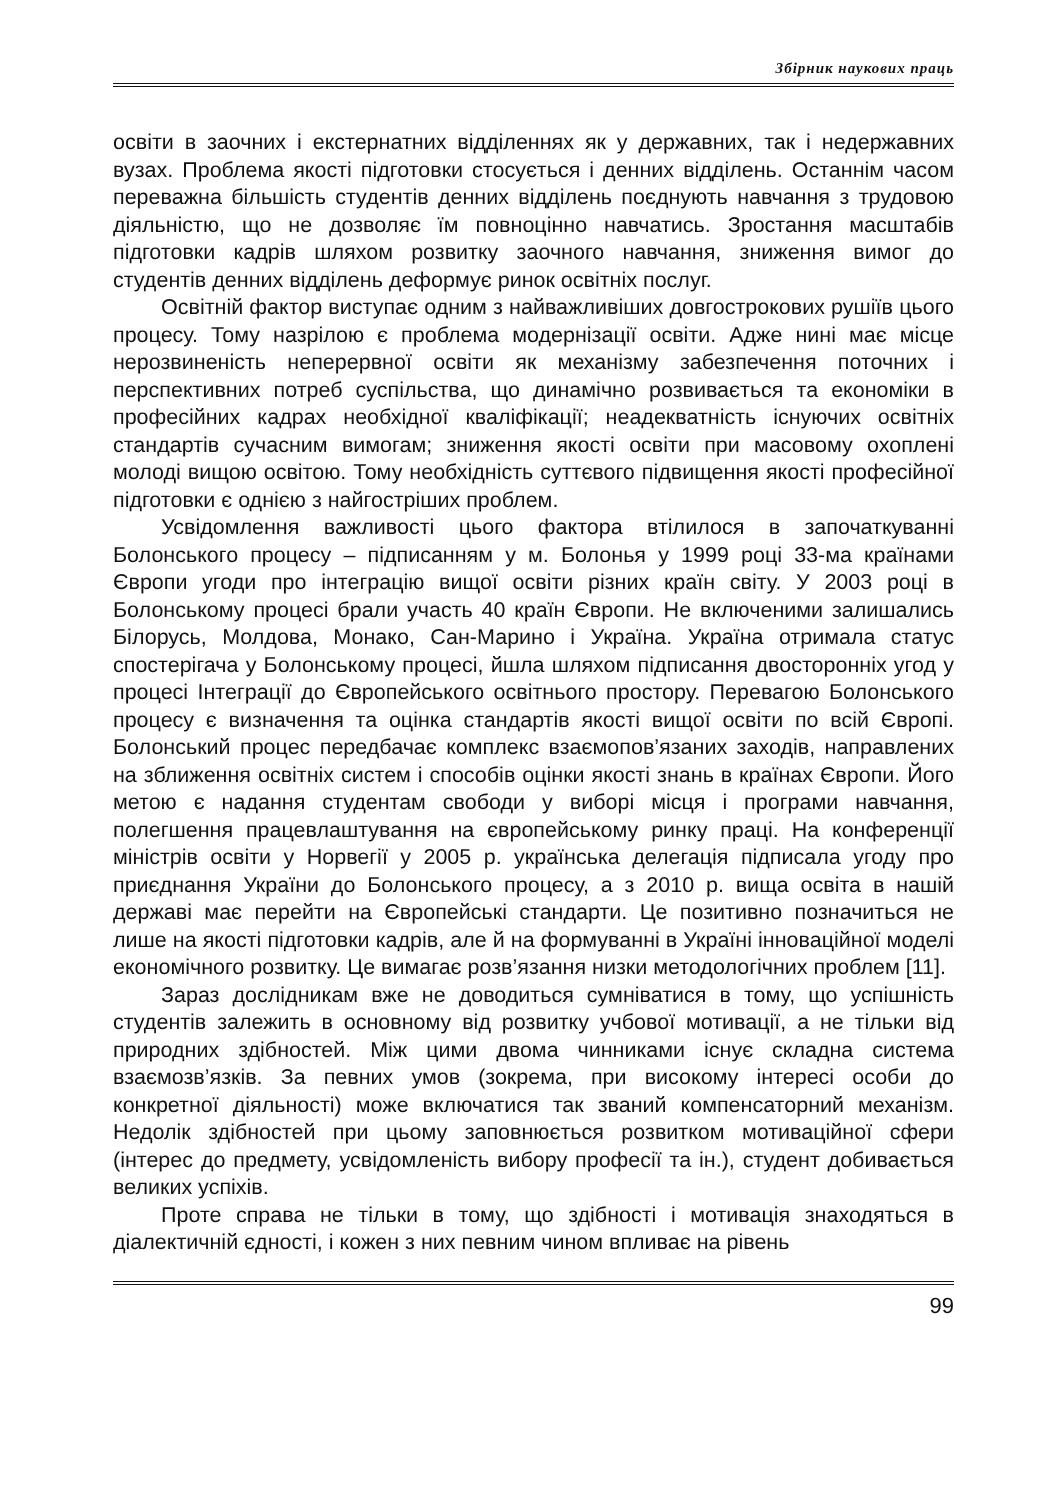Збірник наукових праць
освіти в заочних і екстернатних відділеннях як у державних, так і недержавних вузах. Проблема якості підготовки стосується і денних відділень. Останнім часом переважна більшість студентів денних відділень поєднують навчання з трудовою діяльністю, що не дозволяє їм повноцінно навчатись. Зростання масштабів підготовки кадрів шляхом розвитку заочного навчання, зниження вимог до студентів денних відділень деформує ринок освітніх послуг.
Освітній фактор виступає одним з найважливіших довгострокових рушіїв цього процесу. Тому назрілою є проблема модернізації освіти. Адже нині має місце нерозвиненість неперервної освіти як механізму забезпечення поточних і перспективних потреб суспільства, що динамічно розвивається та економіки в професійних кадрах необхідної кваліфікації; неадекватність існуючих освітніх стандартів сучасним вимогам; зниження якості освіти при масовому охоплені молоді вищою освітою. Тому необхідність суттєвого підвищення якості професійної підготовки є однією з найгостріших проблем.
Усвідомлення важливості цього фактора втілилося в започаткуванні Болонського процесу – підписанням у м. Болонья у 1999 році 33-ма країнами Європи угоди про інтеграцію вищої освіти різних країн світу. У 2003 році в Болонському процесі брали участь 40 країн Європи. Не включеними залишались Білорусь, Молдова, Монако, Сан-Марино і Україна. Україна отримала статус спостерігача у Болонському процесі, йшла шляхом підписання двосторонніх угод у процесі Інтеграції до Європейського освітнього простору. Перевагою Болонського процесу є визначення та оцінка стандартів якості вищої освіти по всій Європі. Болонський процес передбачає комплекс взаємопов’язаних заходів, направлених на зближення освітніх систем і способів оцінки якості знань в країнах Європи. Його метою є надання студентам свободи у виборі місця і програми навчання, полегшення працевлаштування на європейському ринку праці. На конференції міністрів освіти у Норвегії у 2005 р. українська делегація підписала угоду про приєднання України до Болонського процесу, а з 2010 р. вища освіта в нашій державі має перейти на Європейські стандарти. Це позитивно позначиться не лише на якості підготовки кадрів, але й на формуванні в Україні інноваційної моделі економічного розвитку. Це вимагає розв’язання низки методологічних проблем [11].
Зараз дослідникам вже не доводиться сумніватися в тому, що успішність студентів залежить в основному від розвитку учбової мотивації, а не тільки від природних здібностей. Між цими двома чинниками існує складна система взаємозв’язків. За певних умов (зокрема, при високому інтересі особи до конкретної діяльності) може включатися так званий компенсаторний механізм. Недолік здібностей при цьому заповнюється розвитком мотиваційної сфери (інтерес до предмету, усвідомленість вибору професії та ін.), студент добивається великих успіхів.
Проте справа не тільки в тому, що здібності і мотивація знаходяться в діалектичній єдності, і кожен з них певним чином впливає на рівень
99